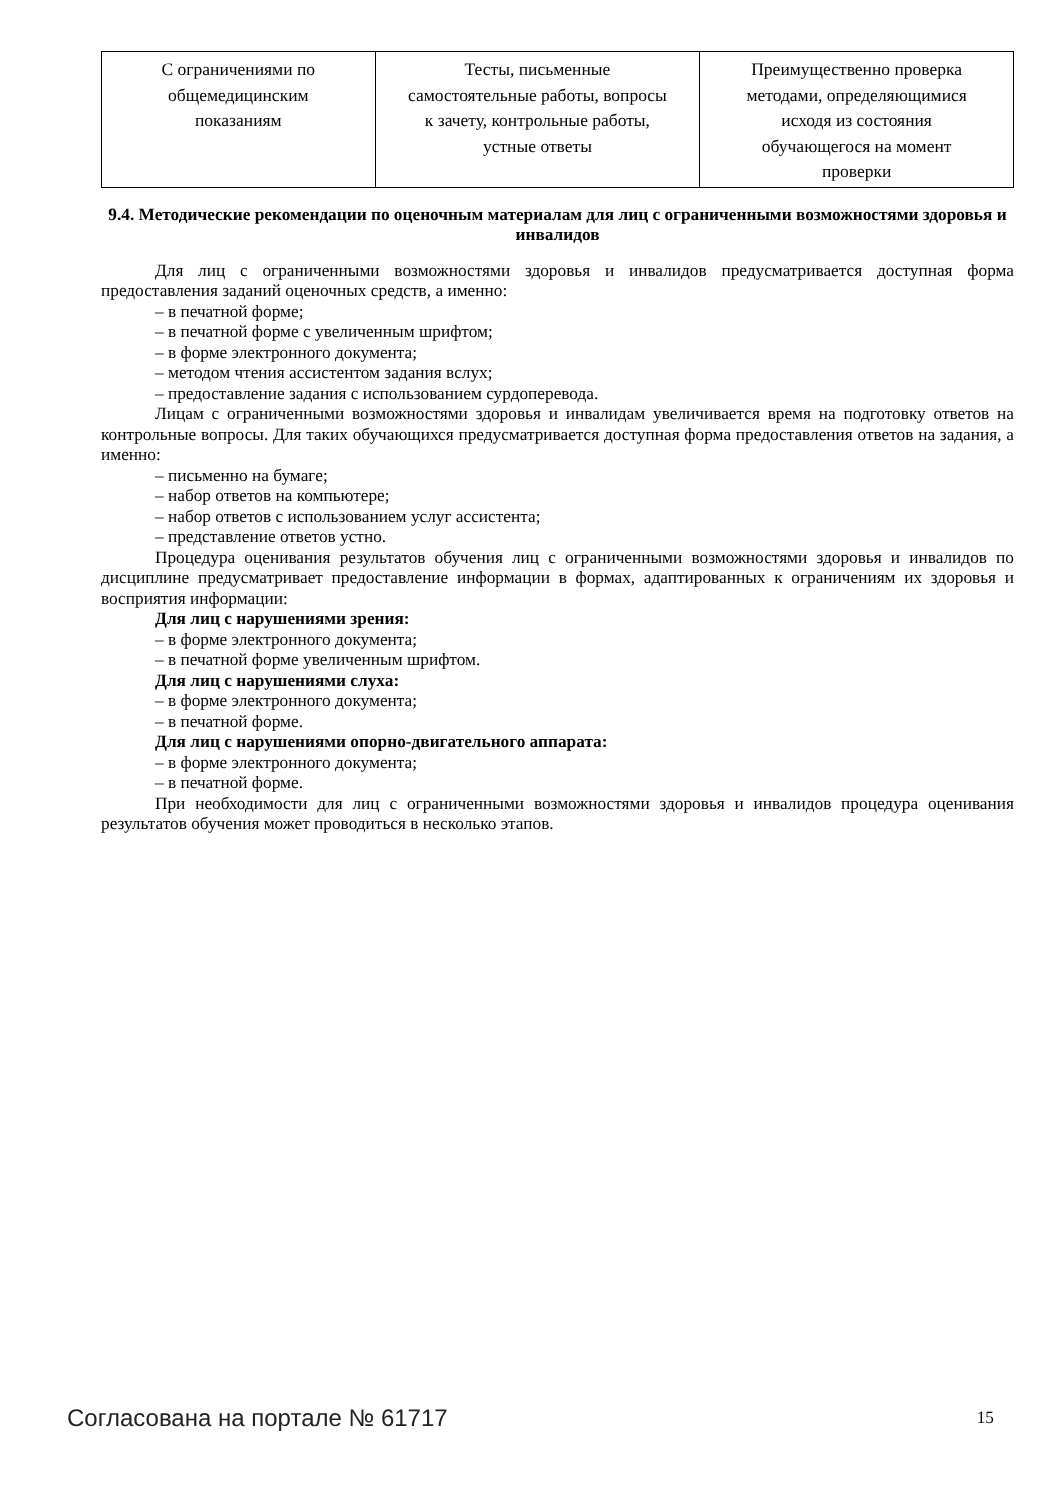| С ограничениями по общемедицинским показаниям | Тесты, письменные самостоятельные работы, вопросы к зачету, контрольные работы, устные ответы | Преимущественно проверка методами, определяющимися исходя из состояния обучающегося на момент проверки |
9.4. Методические рекомендации по оценочным материалам для лиц с ограниченными возможностями здоровья и инвалидов
Для лиц с ограниченными возможностями здоровья и инвалидов предусматривается доступная форма предоставления заданий оценочных средств, а именно:
– в печатной форме;
– в печатной форме с увеличенным шрифтом;
– в форме электронного документа;
– методом чтения ассистентом задания вслух;
– предоставление задания с использованием сурдоперевода.
Лицам с ограниченными возможностями здоровья и инвалидам увеличивается время на подготовку ответов на контрольные вопросы. Для таких обучающихся предусматривается доступная форма предоставления ответов на задания, а именно:
– письменно на бумаге;
– набор ответов на компьютере;
– набор ответов с использованием услуг ассистента;
– представление ответов устно.
Процедура оценивания результатов обучения лиц с ограниченными возможностями здоровья и инвалидов по дисциплине предусматривает предоставление информации в формах, адаптированных к ограничениям их здоровья и восприятия информации:
Для лиц с нарушениями зрения:
– в форме электронного документа;
– в печатной форме увеличенным шрифтом.
Для лиц с нарушениями слуха:
– в форме электронного документа;
– в печатной форме.
Для лиц с нарушениями опорно-двигательного аппарата:
– в форме электронного документа;
– в печатной форме.
При необходимости для лиц с ограниченными возможностями здоровья и инвалидов процедура оценивания результатов обучения может проводиться в несколько этапов.
Согласована на портале № 61717 15